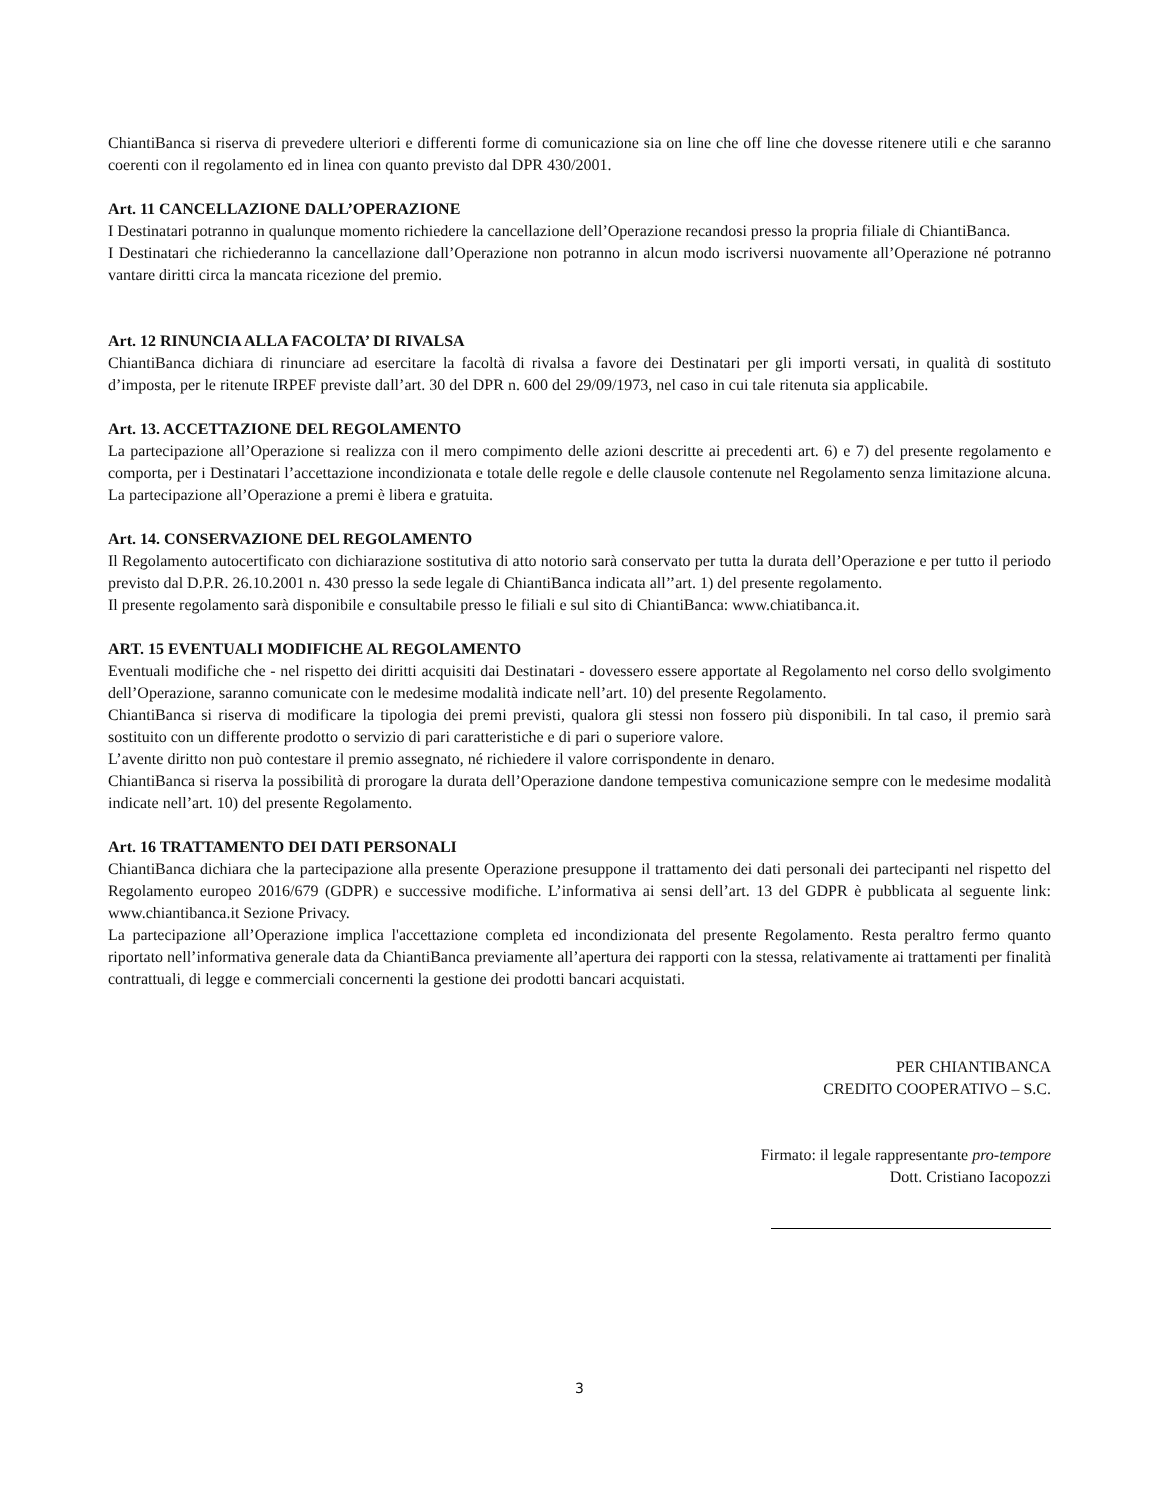ChiantiBanca si riserva di prevedere ulteriori e differenti forme di comunicazione sia on line che off line che dovesse ritenere utili e che saranno coerenti con il regolamento ed in linea con quanto previsto dal DPR 430/2001.
Art. 11 CANCELLAZIONE DALL’OPERAZIONE
I Destinatari potranno in qualunque momento richiedere la cancellazione dell’Operazione recandosi presso la propria filiale di ChiantiBanca.
I Destinatari che richiederanno la cancellazione dall’Operazione non potranno in alcun modo iscriversi nuovamente all’Operazione né potranno vantare diritti circa la mancata ricezione del premio.
Art. 12 RINUNCIA ALLA FACOLTA’ DI RIVALSA
ChiantiBanca dichiara di rinunciare ad esercitare la facoltà di rivalsa a favore dei Destinatari per gli importi versati, in qualità di sostituto d’imposta, per le ritenute IRPEF previste dall’art. 30 del DPR n. 600 del 29/09/1973, nel caso in cui tale ritenuta sia applicabile.
Art. 13. ACCETTAZIONE DEL REGOLAMENTO
La partecipazione all’Operazione si realizza con il mero compimento delle azioni descritte ai precedenti art. 6) e 7) del presente regolamento e comporta, per i Destinatari l’accettazione incondizionata e totale delle regole e delle clausole contenute nel Regolamento senza limitazione alcuna. La partecipazione all’Operazione a premi è libera e gratuita.
Art. 14. CONSERVAZIONE DEL REGOLAMENTO
Il Regolamento autocertificato con dichiarazione sostitutiva di atto notorio sarà conservato per tutta la durata dell’Operazione e per tutto il periodo previsto dal D.P.R. 26.10.2001 n. 430 presso la sede legale di ChiantiBanca indicata all’’art. 1) del presente regolamento.
Il presente regolamento sarà disponibile e consultabile presso le filiali e sul sito di ChiantiBanca: www.chiatibanca.it.
ART. 15 EVENTUALI MODIFICHE AL REGOLAMENTO
Eventuali modifiche che - nel rispetto dei diritti acquisiti dai Destinatari - dovessero essere apportate al Regolamento nel corso dello svolgimento dell’Operazione, saranno comunicate con le medesime modalità indicate nell’art. 10) del presente Regolamento.
ChiantiBanca si riserva di modificare la tipologia dei premi previsti, qualora gli stessi non fossero più disponibili. In tal caso, il premio sarà sostituito con un differente prodotto o servizio di pari caratteristiche e di pari o superiore valore.
L’avente diritto non può contestare il premio assegnato, né richiedere il valore corrispondente in denaro.
ChiantiBanca si riserva la possibilità di prorogare la durata dell’Operazione dandone tempestiva comunicazione sempre con le medesime modalità indicate nell’art. 10) del presente Regolamento.
Art. 16 TRATTAMENTO DEI DATI PERSONALI
ChiantiBanca dichiara che la partecipazione alla presente Operazione presuppone il trattamento dei dati personali dei partecipanti nel rispetto del Regolamento europeo 2016/679 (GDPR) e successive modifiche. L’informativa ai sensi dell’art. 13 del GDPR è pubblicata al seguente link: www.chiantibanca.it Sezione Privacy.
La partecipazione all’Operazione implica l'accettazione completa ed incondizionata del presente Regolamento. Resta peraltro fermo quanto riportato nell’informativa generale data da ChiantiBanca previamente all’apertura dei rapporti con la stessa, relativamente ai trattamenti per finalità contrattuali, di legge e commerciali concernenti la gestione dei prodotti bancari acquistati.
PER CHIANTIBANCA
CREDITO COOPERATIVO – S.C.
Firmato: il legale rappresentante pro-tempore
Dott. Cristiano Iacopozzi
3